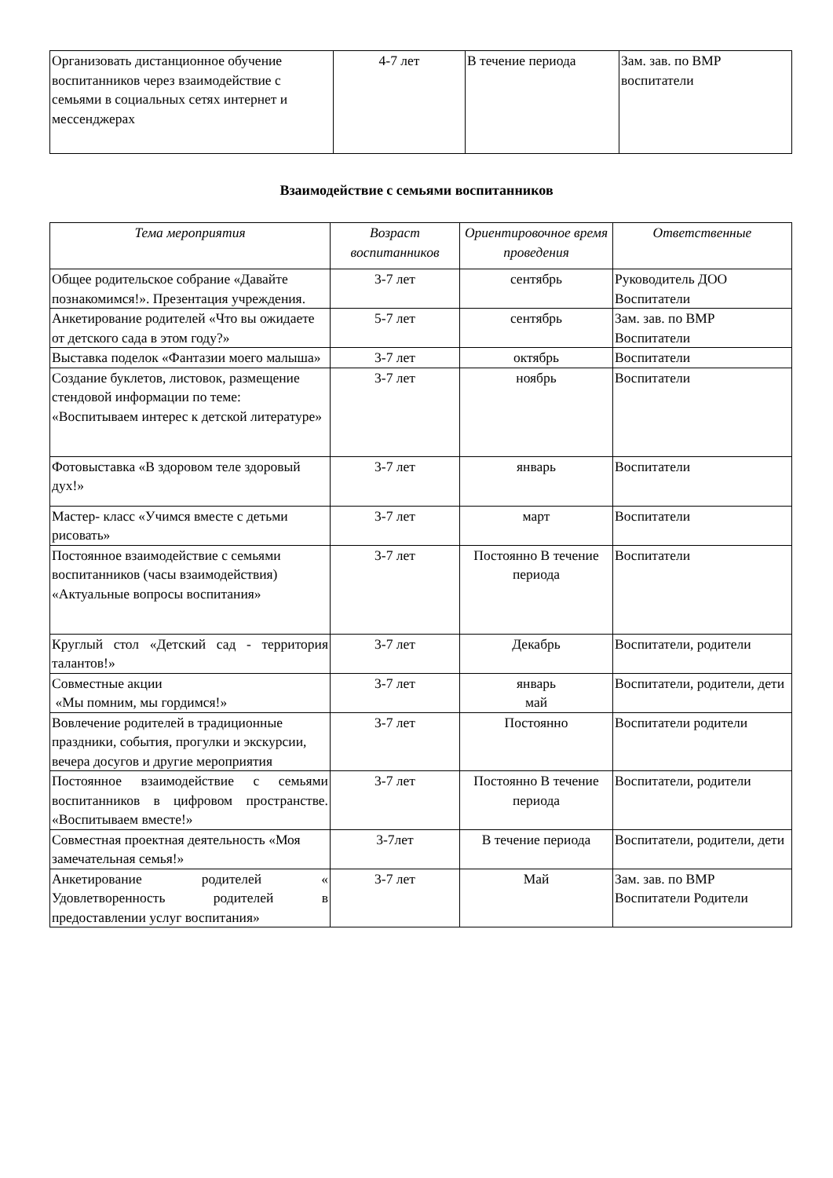| Организовать дистанционное обучение воспитанников через взаимодействие с семьями в социальных сетях интернет и мессенджерах | 4-7 лет | В течение периода | Зам. зав. по ВМР воспитатели |
Взаимодействие с семьями воспитанников
| Тема мероприятия | Возраст воспитанников | Ориентировочное время проведения | Ответственные |
| --- | --- | --- | --- |
| Общее родительское собрание «Давайте познакомимся!». Презентация учреждения. | 3-7 лет | сентябрь | Руководитель ДОО Воспитатели |
| Анкетирование родителей «Что вы ожидаете от детского сада в этом году?» | 5-7 лет | сентябрь | Зам. зав. по ВМР Воспитатели |
| Выставка поделок «Фантазии моего малыша» | 3-7 лет | октябрь | Воспитатели |
| Создание буклетов, листовок, размещение стендовой информации по теме: «Воспитываем интерес к детской литературе» | 3-7 лет | ноябрь | Воспитатели |
| Фотовыставка «В здоровом теле здоровый дух!» | 3-7 лет | январь | Воспитатели |
| Мастер- класс «Учимся вместе с детьми рисовать» | 3-7 лет | март | Воспитатели |
| Постоянное взаимодействие с семьями воспитанников (часы взаимодействия) «Актуальные вопросы воспитания» | 3-7 лет | Постоянно В течение периода | Воспитатели |
| Круглый стол «Детский сад - территория талантов!» | 3-7 лет | Декабрь | Воспитатели, родители |
| Совместные акции «Мы помним, мы гордимся!» | 3-7 лет | январь май | Воспитатели, родители, дети |
| Вовлечение родителей в традиционные праздники, события, прогулки и экскурсии, вечера досугов и другие мероприятия | 3-7 лет | Постоянно | Воспитатели родители |
| Постоянное взаимодействие с семьями воспитанников в цифровом пространстве. «Воспитываем вместе!» | 3-7 лет | Постоянно В течение периода | Воспитатели, родители |
| Совместная проектная деятельность «Моя замечательная семья!» | 3-7лет | В течение периода | Воспитатели, родители, дети |
| Анкетирование родителей « Удовлетворенность родителей в предоставлении услуг воспитания» | 3-7 лет | Май | Зам. зав. по ВМР Воспитатели Родители |